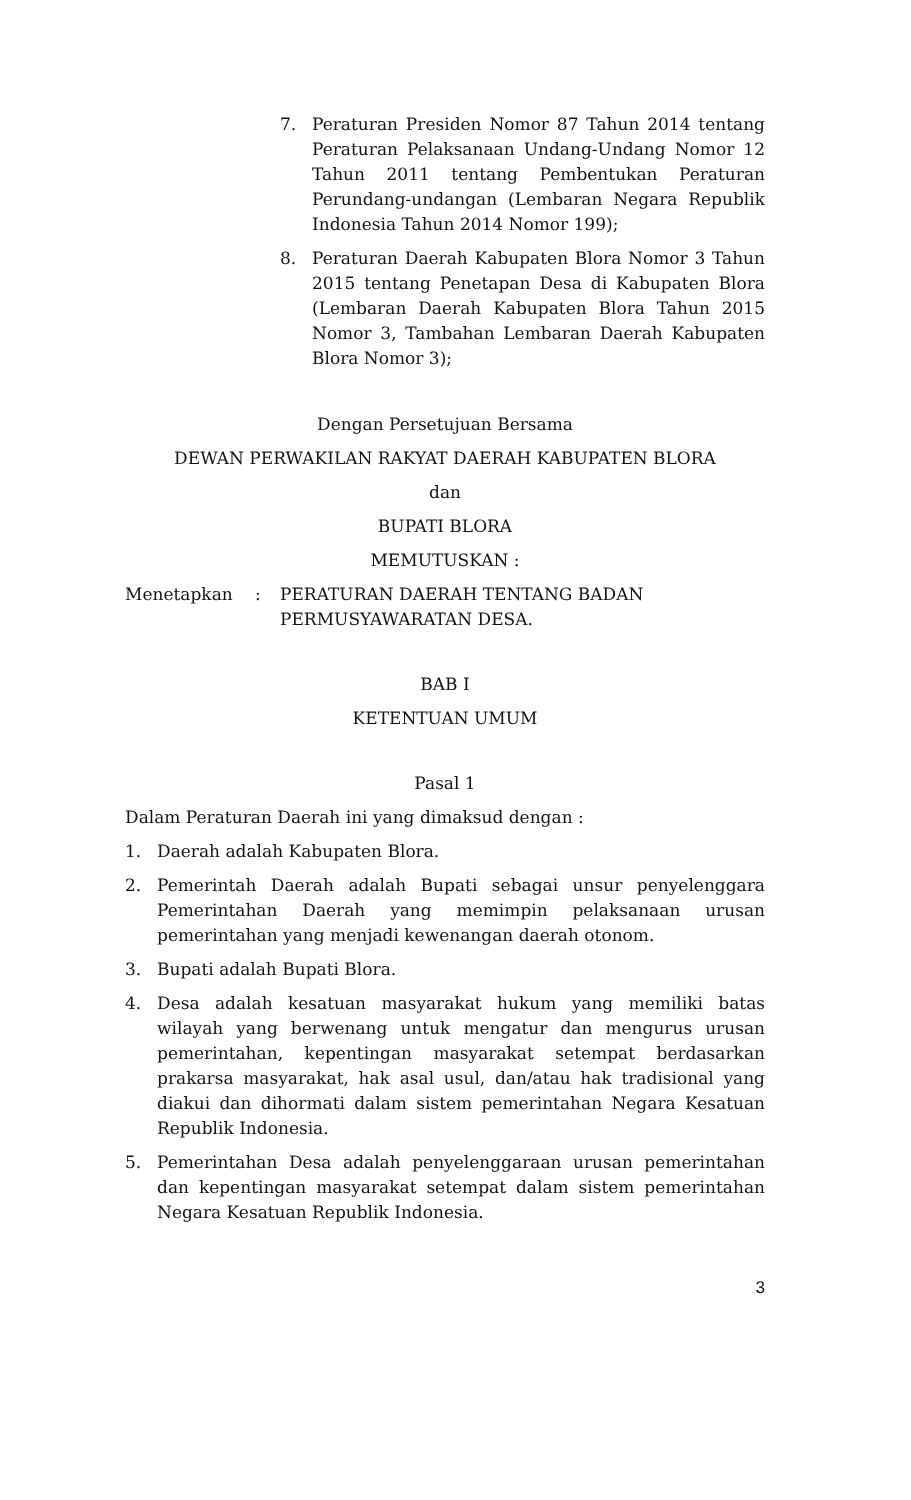7. Peraturan Presiden Nomor 87 Tahun 2014 tentang Peraturan Pelaksanaan Undang-Undang Nomor 12 Tahun 2011 tentang Pembentukan Peraturan Perundang-undangan (Lembaran Negara Republik Indonesia Tahun 2014 Nomor 199);
8. Peraturan Daerah Kabupaten Blora Nomor 3 Tahun 2015 tentang Penetapan Desa di Kabupaten Blora (Lembaran Daerah Kabupaten Blora Tahun 2015 Nomor 3, Tambahan Lembaran Daerah Kabupaten Blora Nomor 3);
Dengan Persetujuan Bersama
DEWAN PERWAKILAN RAKYAT DAERAH KABUPATEN BLORA
dan
BUPATI BLORA
MEMUTUSKAN :
Menetapkan: PERATURAN DAERAH TENTANG BADAN
PERMUSYAWARATAN DESA.
BAB I
KETENTUAN UMUM
Pasal 1
Dalam Peraturan Daerah ini yang dimaksud dengan :
1. Daerah adalah Kabupaten Blora.
2. Pemerintah Daerah adalah Bupati sebagai unsur penyelenggara Pemerintahan Daerah yang memimpin pelaksanaan urusan pemerintahan yang menjadi kewenangan daerah otonom.
3. Bupati adalah Bupati Blora.
4. Desa adalah kesatuan masyarakat hukum yang memiliki batas wilayah yang berwenang untuk mengatur dan mengurus urusan pemerintahan, kepentingan masyarakat setempat berdasarkan prakarsa masyarakat, hak asal usul, dan/atau hak tradisional yang diakui dan dihormati dalam sistem pemerintahan Negara Kesatuan Republik Indonesia.
5. Pemerintahan Desa adalah penyelenggaraan urusan pemerintahan dan kepentingan masyarakat setempat dalam sistem pemerintahan Negara Kesatuan Republik Indonesia.
3